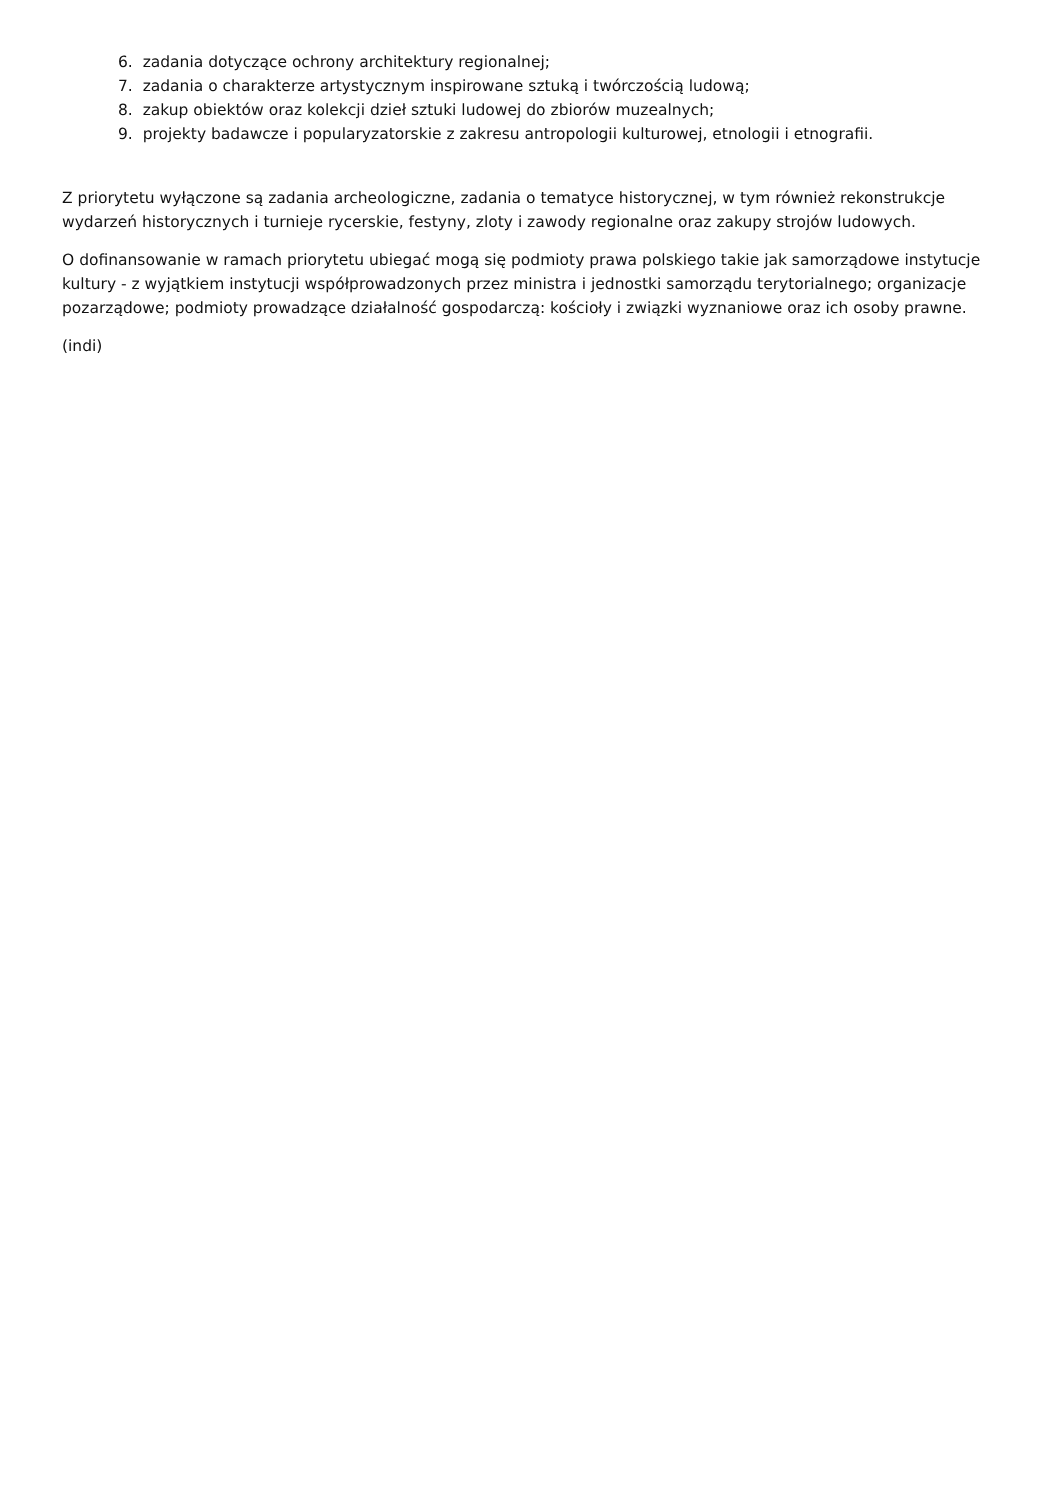6. zadania dotyczące ochrony architektury regionalnej;
7. zadania o charakterze artystycznym inspirowane sztuką i twórczością ludową;
8. zakup obiektów oraz kolekcji dzieł sztuki ludowej do zbiorów muzealnych;
9. projekty badawcze i popularyzatorskie z zakresu antropologii kulturowej, etnologii i etnografii.
Z priorytetu wyłączone są zadania archeologiczne, zadania o tematyce historycznej, w tym również rekonstrukcje wydarzeń historycznych i turnieje rycerskie, festyny, zloty i zawody regionalne oraz zakupy strojów ludowych.
O dofinansowanie w ramach priorytetu ubiegać mogą się podmioty prawa polskiego takie jak samorządowe instytucje kultury - z wyjątkiem instytucji współprowadzonych przez ministra i jednostki samorządu terytorialnego; organizacje pozarządowe; podmioty prowadzące działalność gospodarczą: kościoły i związki wyznaniowe oraz ich osoby prawne.
(indi)